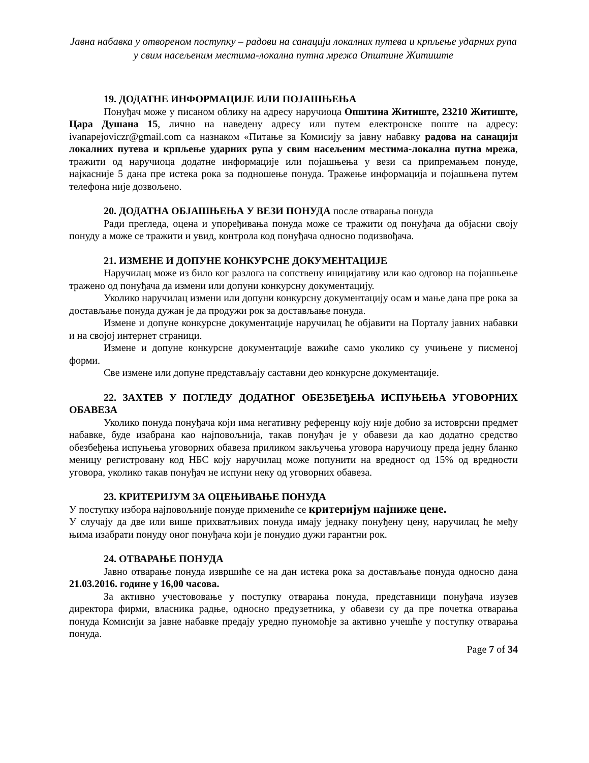Јавна набавка у отвореном поступку – радови на санацији локалних путева и крпљење ударних рупа у свим насељеним местима-локална путна мрежа Општине Житиште
19. ДОДАТНЕ ИНФОРМАЦИЈЕ ИЛИ ПОЈАШЊЕЊА
Понуђач може у писаном облику на адресу наручиоца Општина Житиште, 23210 Житиште, Цара Душана 15, лично на наведену адресу или путем електронске поште на адресу: ivanapejoviczr@gmail.com са назнаком «Питање за Комисију за јавну набавку радова на санацији локалних путева и крпљење ударних рупа у свим насељеним местима-локална путна мрежа, тражити од наручиоца додатне информације или појашњења у вези са припремањем понуде, најкасније 5 дана пре истека рока за подношење понуда. Тражење информација и појашњена путем телефона није дозвољено.
20. ДОДАТНА ОБЈАШЊЕЊА У ВЕЗИ ПОНУДА после отварања понуда
Ради прегледа, оцена и упоређивања понуда може се тражити од понуђача да објасни своју понуду а може се тражити и увид, контрола код понуђача односно подизвођача.
21. ИЗМЕНЕ И ДОПУНЕ КОНКУРСНЕ ДОКУМЕНТАЦИЈЕ
Наручилац може из било ког разлога на сопствену иницијативу или као одговор на појашњење тражено од понуђача да измени или допуни конкурсну документацију.
Уколико наручилац измени или допуни конкурсну документацију осам и мање дана пре рока за достављање понуда дужан је да продужи рок за достављање понуда.
Измене и допуне конкурсне документације наручилац ће објавити на Порталу јавних набавки и на својој интернет страници.
Измене и допуне конкурсне документације важиће само уколико су учињене у писменој форми.
Све измене или допуне представљају саставни део конкурсне документације.
22. ЗАХТЕВ У ПОГЛЕДУ ДОДАТНОГ ОБЕЗБЕЂЕЊА ИСПУЊЕЊА УГОВОРНИХ ОБАВЕЗА
Уколико понуда понуђача који има негативну референцу коју није добио за истоврсни предмет набавке, буде изабрана као најповољнија, такав понуђач је у обавези да као додатно средство обезбеђења испуњења уговорних обавеза приликом закључења уговора наручиоцу преда једну бланко меницу регистровану код НБС коју наручилац може попунити на вредност од 15% од вредности уговора, уколико такав понуђач не испуни неку од уговорних обавеза.
23. КРИТЕРИЈУМ ЗА ОЦЕЊИВАЊЕ ПОНУДА
У поступку избора најповољније понуде примениће се критеријум најниже цене.
У случају да две или више прихватљивих понуда имају једнаку понуђену цену, наручилац ће међу њима изабрати понуду оног понуђача који је понудио дужи гарантни рок.
24. ОТВАРАЊЕ ПОНУДА
Јавно отварање понуда извршиће се на дан истека рока за достављање понуда односно дана 21.03.2016. године у 16,00 часова.
За активно учестововање у поступку отварања понуда, представници понуђача изузев директора фирми, власника радње, односно предузетника, у обавези су да пре почетка отварања понуда Комисији за јавне набавке предају уредно пуномоћје за активно учешће у поступку отварања понуда.
Page 7 of 34